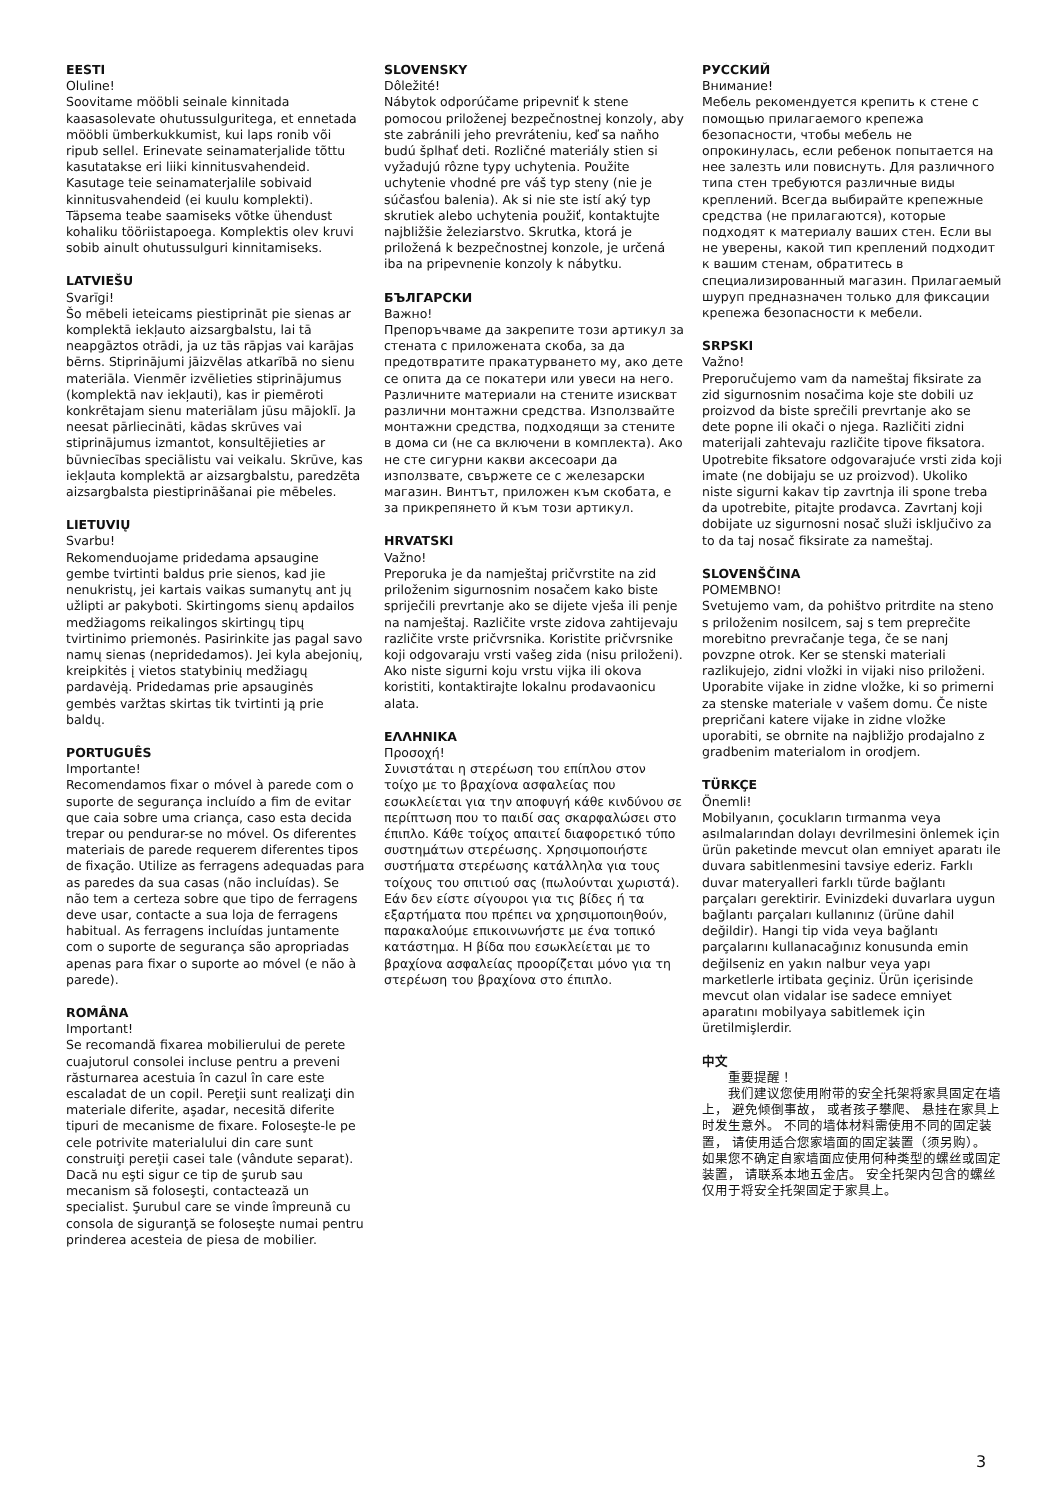EESTI
Oluline! Soovitame mööbli seinale kinnitada kaasasolevate ohutussulguritega, et ennetada mööbli ümberkukkumist, kui laps ronib või ripub sellel. Erinevate seinamaterjalide tõttu kasutatakse eri liiki kinnitusvahendeid. Kasutage teie seinamaterjalile sobivaid kinnitusvahendeid (ei kuulu komplekti). Täpsema teabe saamiseks võtke ühendust kohaliku tööriistapoega. Komplektis olev kruvi sobib ainult ohutussulguri kinnitamiseks.
LATVIEŠU
Svarīgi! Šo mēbeli ieteicams piestiprināt pie sienas ar komplektā iekļauto aizsargbalstu, lai tā neapgāztos otrādi, ja uz tās rāpjas vai karājas bērns. Stiprinājumi jāizvēlas atkarībā no sienu materiāla. Vienmēr izvēlieties stiprinājumus (komplektā nav iekļauti), kas ir piemēroti konkrētajam sienu materiālam jūsu mājoklī. Ja neesat pārliecināti, kādas skrūves vai stiprinājumus izmantot, konsultējieties ar būvniecības speciālistu vai veikalu. Skrūve, kas iekļauta komplektā ar aizsargbalstu, paredzēta aizsargbalsta piestiprināšanai pie mēbeles.
LIETUVIŲ
Svarbu! Rekomenduojame pridedama apsaugine gembe tvirtinti baldus prie sienos, kad jie nenukristų, jei kartais vaikas sumanytų ant jų užlipti ar pakyboti. Skirtingoms sienų apdailos medžiagoms reikalingos skirtingų tipų tvirtinimo priemonės. Pasirinkite jas pagal savo namų sienas (nepridedamos). Jei kyla abejonių, kreipkitės į vietos statybinių medžiagų pardavėją. Pridedamas prie apsauginės gembės varžtas skirtas tik tvirtinti ją prie baldų.
PORTUGUÊS
Importante! Recomendamos fixar o móvel à parede com o suporte de segurança incluído a fim de evitar que caia sobre uma criança, caso esta decida trepar ou pendurar-se no móvel. Os diferentes materiais de parede requerem diferentes tipos de fixação. Utilize as ferragens adequadas para as paredes da sua casas (não incluídas). Se não tem a certeza sobre que tipo de ferragens deve usar, contacte a sua loja de ferragens habitual. As ferragens incluídas juntamente com o suporte de segurança são apropriadas apenas para fixar o suporte ao móvel (e não à parede).
ROMÂNA
Important! Se recomandă fixarea mobilierului de perete cuajutorul consolei incluse pentru a preveni răsturnarea acestuia în cazul în care este escaladat de un copil. Pereţii sunt realizaţi din materiale diferite, aşadar, necesită diferite tipuri de mecanisme de fixare. Foloseşte-le pe cele potrivite materialului din care sunt construiţi pereţii casei tale (vândute separat). Dacă nu eşti sigur ce tip de şurub sau mecanism să foloseşti, contactează un specialist. Şurubul care se vinde împreună cu consola de siguranţă se foloseşte numai pentru prinderea acesteia de piesa de mobilier.
SLOVENSKY
Dôležité! Nábytok odporúčame pripevniť k stene pomocou priloženej bezpečnostnej konzoly, aby ste zabránili jeho prevráteniu, keď sa naňho budú šplhať deti. Rozličné materiály stien si vyžadujú rôzne typy uchytenia. Použite uchytenie vhodné pre váš typ steny (nie je súčasťou balenia). Ak si nie ste istí aký typ skrutiek alebo uchytenia použiť, kontaktujte najbližšie železiarstvo. Skrutka, ktorá je priložená k bezpečnostnej konzole, je určená iba na pripevnenie konzoly k nábytku.
БЪЛГАРСКИ
Важно! Препоръчваме да закрепите този артикул за стената с приложената скоба, за да предотвратите пракатурването му, ако дете се опита да се покатери или увеси на него. Различните материали на стените изискват различни монтажни средства. Използвайте монтажни средства, подходящи за стените в дома си (не са включени в комплекта). Ако не сте сигурни какви аксесоари да използвате, свържете се с железарски магазин. Винтът, приложен към скобата, е за прикрепянето й към този артикул.
HRVATSKI
Važno! Preporuka je da namještaj pričvrstite na zid priloženim sigurnosnim nosačem kako biste spriječili prevrtanje ako se dijete vješa ili penje na namještaj. Različite vrste zidova zahtijevaju različite vrste pričvrsnika. Koristite pričvrsnike koji odgovaraju vrsti vašeg zida (nisu priloženi). Ako niste sigurni koju vrstu vijka ili okova koristiti, kontaktirajte lokalnu prodavaonicu alata.
ΕΛΛΗΝΙΚΑ
Προσοχή! Συνιστάται η στερέωση του επίπλου στον τοίχο με το βραχίονα ασφαλείας που εσωκλείεται για την αποφυγή κάθε κινδύνου σε περίπτωση που το παιδί σας σκαρφαλώσει στο έπιπλο. Κάθε τοίχος απαιτεί διαφορετικό τύπο συστημάτων στερέωσης. Χρησιμοποιήστε συστήματα στερέωσης κατάλληλα για τους τοίχους του σπιτιού σας (πωλούνται χωριστά). Εάν δεν είστε σίγουροι για τις βίδες ή τα εξαρτήματα που πρέπει να χρησιμοποιηθούν, παρακαλούμε επικοινωνήστε με ένα τοπικό κατάστημα. Η βίδα που εσωκλείεται με το βραχίονα ασφαλείας προορίζεται μόνο για τη στερέωση του βραχίονα στο έπιπλο.
РУССКИЙ
Внимание! Мебель рекомендуется крепить к стене с помощью прилагаемого крепежа безопасности, чтобы мебель не опрокинулась, если ребенок попытается на нее залезть или повиснуть. Для различного типа стен требуются различные виды креплений. Всегда выбирайте крепежные средства (не прилагаются), которые подходят к материалу ваших стен. Если вы не уверены, какой тип креплений подходит к вашим стенам, обратитесь в специализированный магазин. Прилагаемый шуруп предназначен только для фиксации крепежа безопасности к мебели.
SRPSKI
Važno! Preporučujemo vam da nameštaj fiksirate za zid sigurnosnim nosačima koje ste dobili uz proizvod da biste sprečili prevrtanje ako se dete popne ili okači o njega. Različiti zidni materijali zahtevaju različite tipove fiksatora. Upotrebite fiksatore odgovarajuće vrsti zida koji imate (ne dobijaju se uz proizvod). Ukoliko niste sigurni kakav tip zavrtnja ili spone treba da upotrebite, pitajte prodavca. Zavrtanj koji dobijate uz sigurnosni nosač služi isključivo za to da taj nosač fiksirate za nameštaj.
SLOVENŠČINA
POMEMBNO! Svetujemo vam, da pohištvo pritrdite na steno s priloženim nosilcem, saj s tem preprečite morebitno prevračanje tega, če se nanj povzpne otrok. Ker se stenski materiali razlikujejo, zidni vložki in vijaki niso priloženi. Uporabite vijake in zidne vložke, ki so primerni za stenske materiale v vašem domu. Če niste prepričani katere vijake in zidne vložke uporabiti, se obrnite na najbližjo prodajalno z gradbenim materialom in orodjem.
TÜRKÇE
Önemli! Mobilyanın, çocukların tırmanma veya asılmalarından dolayı devrilmesini önlemek için ürün paketinde mevcut olan emniyet aparatı ile duvara sabitlenmesini tavsiye ederiz. Farklı duvar materyalleri farklı türde bağlantı parçaları gerektirir. Evinizdeki duvarlara uygun bağlantı parçaları kullanınız (ürüne dahil değildir). Hangi tip vida veya bağlantı parçalarını kullanacağınız konusunda emin değilseniz en yakın nalbur veya yapı marketlerle irtibata geçiniz. Ürün içerisinde mevcut olan vidalar ise sadece emniyet aparatını mobilyaya sabitlemek için üretilmişlerdir.
中文
　　重要提醒！ 　　我们建议您使用附带的安全托架将家具固定在墙上， 避免倾倒事故， 或者孩子攀爬、 悬挂在家具上时发生意外。 不同的墙体材料需使用不同的固定装置， 请使用适合您家墙面的固定装置（须另购）。 如果您不确定自家墙面应使用何种类型的螺丝或固定装置， 请联系本地五金店。 安全托架内包含的螺丝仅用于将安全托架固定于家具上。
3